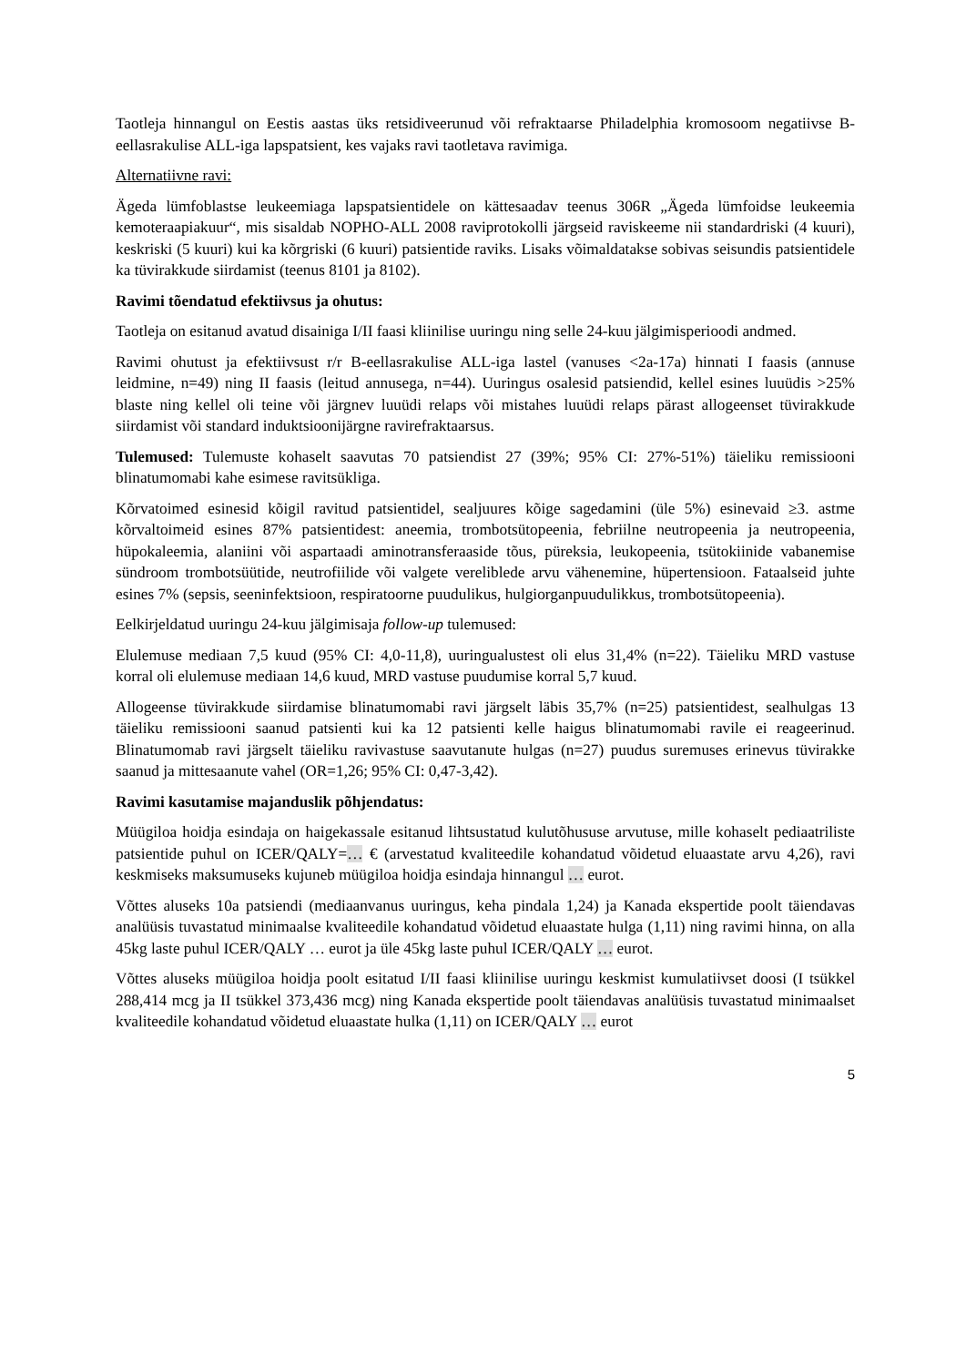Taotleja hinnangul on Eestis aastas üks retsidiveerunud või refraktaarse Philadelphia kromosoom negatiivse B-eellasrakulise ALL-iga lapspatsient, kes vajaks ravi taotletava ravimiga.
Alternatiivne ravi:
Ägeda lümfoblastse leukeemiaga lapspatsientidele on kättesaadav teenus 306R „Ägeda lümfoidse leukeemia kemoteraapiakuur“, mis sisaldab NOPHO-ALL 2008 raviprotokolli järgseid raviskeeme nii standardriski (4 kuuri), keskriski (5 kuuri) kui ka kõrgriski (6 kuuri) patsientide raviks. Lisaks võimaldatakse sobivas seisundis patsientidele ka tüvirakkude siirdamist (teenus 8101 ja 8102).
Ravimi tõendatud efektiivsus ja ohutus:
Taotleja on esitanud avatud disainiga I/II faasi kliinilise uuringu ning selle 24-kuu jälgimisperioodi andmed.
Ravimi ohutust ja efektiivsust r/r B-eellasrakulise ALL-iga lastel (vanuses <2a-17a) hinnati I faasis (annuse leidmine, n=49) ning II faasis (leitud annusega, n=44). Uuringus osalesid patsiendid, kellel esines luuüdis >25% blaste ning kellel oli teine või järgnev luuüdi relaps või mistahes luuüdi relaps pärast allogeenset tüvirakkude siirdamist või standard induktsioonijärgne ravirefraktaarsus.
Tulemused: Tulemuste kohaselt saavutas 70 patsiendist 27 (39%; 95% CI: 27%-51%) täieliku remissiooni blinatumomabi kahe esimese ravitsükliga.
Kõrvatoimed esinesid kõigil ravitud patsientidel, sealjuures kõige sagedamini (üle 5%) esinevaid ≥3. astme kõrvaltoimeid esines 87% patsientidest: aneemia, trombotsütopeenia, febriilne neutropeenia ja neutropeenia, hüpokaleemia, alaniini või aspartaadi aminotransferaaside tõus, püreksia, leukopeenia, tsütokiinide vabanemise sündroom trombotsüütide, neutrofiilide või valgete vereliblede arvu vähenemine, hüpertensioon. Fataalseid juhte esines 7% (sepsis, seeninfektsioon, respiratoorne puudulikus, hulgiorganpuudulikkus, trombotsütopeenia).
Eelkirjeldatud uuringu 24-kuu jälgimisaja follow-up tulemused:
Elulemuse mediaan 7,5 kuud (95% CI: 4,0-11,8), uuringualustest oli elus 31,4% (n=22). Täieliku MRD vastuse korral oli elulemuse mediaan 14,6 kuud, MRD vastuse puudumise korral 5,7 kuud.
Allogeense tüvirakkude siirdamise blinatumomabi ravi järgselt läbis 35,7% (n=25) patsientidest, sealhulgas 13 täieliku remissiooni saanud patsienti kui ka 12 patsienti kelle haigus blinatumomabi ravile ei reageerinud. Blinatumomab ravi järgselt täieliku ravivastuse saavutanute hulgas (n=27) puudus suremuses erinevus tüvirakke saanud ja mittesaanute vahel (OR=1,26; 95% CI: 0,47-3,42).
Ravimi kasutamise majanduslik põhjendatus:
Müügiloa hoidja esindaja on haigekassale esitanud lihtsustatud kulutõhususe arvutuse, mille kohaselt pediaatriliste patsientide puhul on ICER/QALY=… € (arvestatud kvaliteedile kohandatud võidetud eluaastate arvu 4,26), ravi keskmiseks maksumuseks kujuneb müügiloa hoidja esindaja hinnangul … eurot.
Võttes aluseks 10a patsiendi (mediaanvanus uuringus, keha pindala 1,24) ja Kanada ekspertide poolt täiendavas analüüsis tuvastatud minimaalse kvaliteedile kohandatud võidetud eluaastate hulga (1,11) ning ravimi hinna, on alla 45kg laste puhul ICER/QALY … eurot ja üle 45kg laste puhul ICER/QALY … eurot.
Võttes aluseks müügiloa hoidja poolt esitatud I/II faasi kliinilise uuringu keskmist kumulatiivset doosi (I tsükkel 288,414 mcg ja II tsükkel 373,436 mcg) ning Kanada ekspertide poolt täiendavas analüüsis tuvastatud minimaalset kvaliteedile kohandatud võidetud eluaastate hulka (1,11) on ICER/QALY … eurot
5